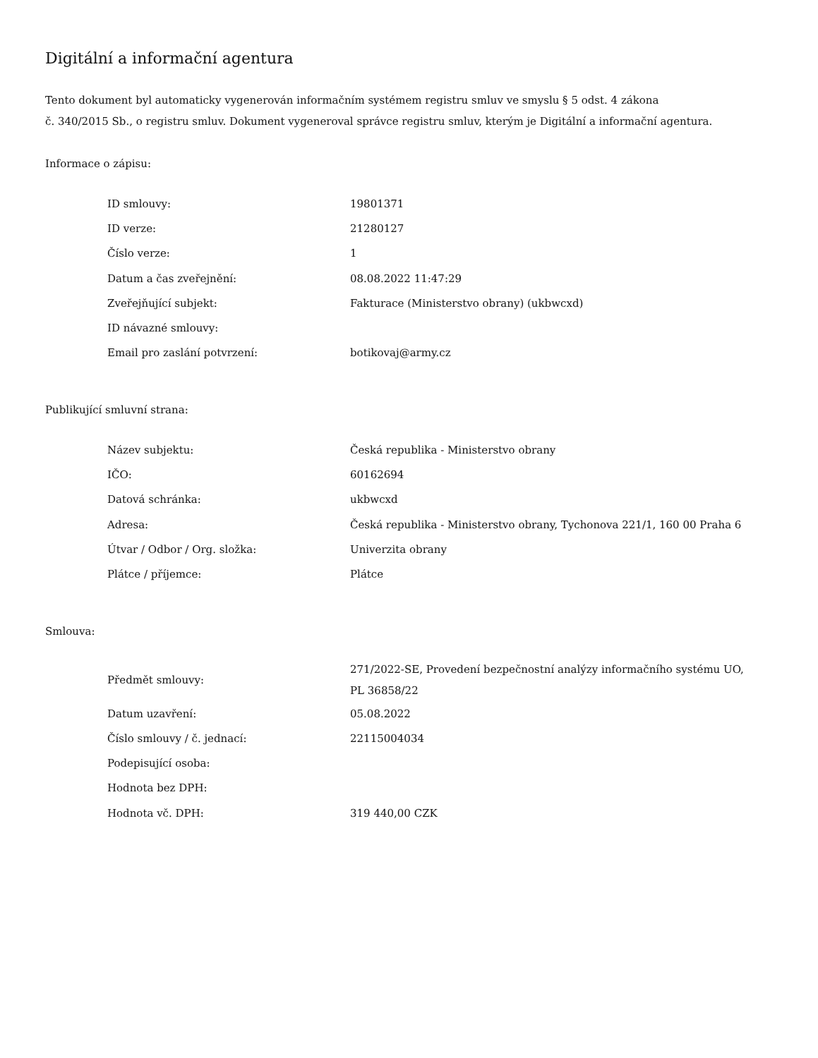Digitální a informační agentura
Tento dokument byl automaticky vygenerován informačním systémem registru smluv ve smyslu § 5 odst. 4 zákona
č. 340/2015 Sb., o registru smluv. Dokument vygeneroval správce registru smluv, kterým je Digitální a informační agentura.
Informace o zápisu:
| ID smlouvy: | 19801371 |
| ID verze: | 21280127 |
| Číslo verze: | 1 |
| Datum a čas zveřejnění: | 08.08.2022 11:47:29 |
| Zveřejňující subjekt: | Fakturace (Ministerstvo obrany) (ukbwcxd) |
| ID návazné smlouvy: | |
| Email pro zaslání potvrzení: | botikovaj@army.cz |
Publikující smluvní strana:
| Název subjektu: | Česká republika - Ministerstvo obrany |
| IČO: | 60162694 |
| Datová schránka: | ukbwcxd |
| Adresa: | Česká republika - Ministerstvo obrany, Tychonova 221/1, 160 00 Praha 6 |
| Útvar / Odbor / Org. složka: | Univerzita obrany |
| Plátce / příjemce: | Plátce |
Smlouva:
| Předmět smlouvy: | 271/2022-SE, Provedení bezpečnostní analýzy informačního systému UO, PL 36858/22 |
| Datum uzavření: | 05.08.2022 |
| Číslo smlouvy / č. jednací: | 22115004034 |
| Podepisující osoba: | |
| Hodnota bez DPH: | |
| Hodnota vč. DPH: | 319 440,00 CZK |